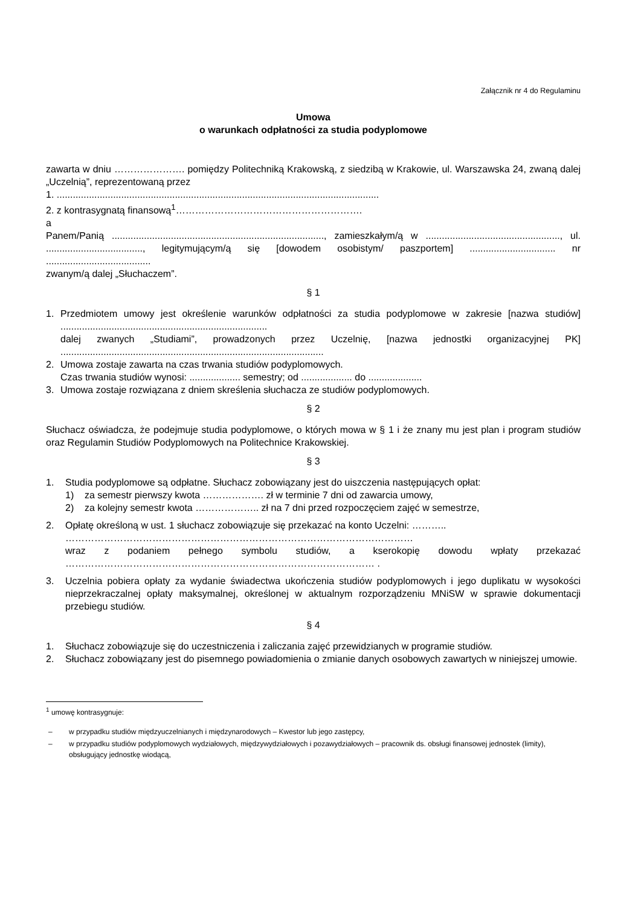Załącznik nr 4 do Regulaminu
Umowa
o warunkach odpłatności za studia podyplomowe
zawarta w dniu …………………. pomiędzy Politechniką Krakowską, z siedzibą w Krakowie, ul. Warszawska 24, zwaną dalej „Uczelnią”, reprezentowaną przez
1. ........................................................................................................................
2. z kontrasygnatą finansową<sup>1</sup>………………………………………………….
a
Panem/Panią ..............................................................................., zamieszkałym/ą w .................................................., ul. ...................................., legitymującym/ą się [dowodem osobistym/ paszportem] ................................ nr .......................................
zwanym/ą dalej „Słuchaczem”.
§ 1
1. Przedmiotem umowy jest określenie warunków odpłatności za studia podyplomowe w zakresie [nazwa studiów] .............................................................................
dalej zwanych „Studiami”, prowadzonych przez Uczelnię, [nazwa jednostki organizacyjnej PK] ..................................................................................................
2. Umowa zostaje zawarta na czas trwania studiów podyplomowych.
Czas trwania studiów wynosi: ................... semestry; od ................... do ....................
3. Umowa zostaje rozwiązana z dniem skreślenia słuchacza ze studiów podyplomowych.
§ 2
Słuchacz oświadcza, że podejmuje studia podyplomowe, o których mowa w § 1 i że znany mu jest plan i program studiów oraz Regulamin Studiów Podyplomowych na Politechnice Krakowskiej.
§ 3
1. Studia podyplomowe są odpłatne. Słuchacz zobowiązany jest do uiszczenia następujących opłat:
1) za semestr pierwszy kwota ………………. zł w terminie 7 dni od zawarcia umowy,
2) za kolejny semestr kwota ……………….. zł na 7 dni przed rozpoczęciem zajęć w semestrze,
2. Opłatę określoną w ust. 1 słuchacz zobowiązuje się przekazać na konto Uczelni: ………..
………………………………………………………………………………………………
wraz z podaniem pełnego symbolu studiów, a kserokopię dowodu wpłaty przekazać …………………………………………………………………………………… .
3. Uczelnia pobiera opłaty za wydanie świadectwa ukończenia studiów podyplomowych i jego duplikatu w wysokości nieprzekraczalnej opłaty maksymalnej, określonej w aktualnym rozporządzeniu MNiSW w sprawie dokumentacji przebiegu studiów.
§ 4
1. Słuchacz zobowiązuje się do uczestniczenia i zaliczania zajęć przewidzianych w programie studiów.
2. Słuchacz zobowiązany jest do pisemnego powiadomienia o zmianie danych osobowych zawartych w niniejszej umowie.
<sup>1</sup> umowę kontrasygnuje:
– w przypadku studiów międzyuczelnianych i międzynarodowych – Kwestor lub jego zastępcy,
– w przypadku studiów podyplomowych wydziałowych, międzywydziałowych i pozawydziałowych – pracownik ds. obsługi finansowej jednostek (limity), obsługujący jednostkę wiodącą,